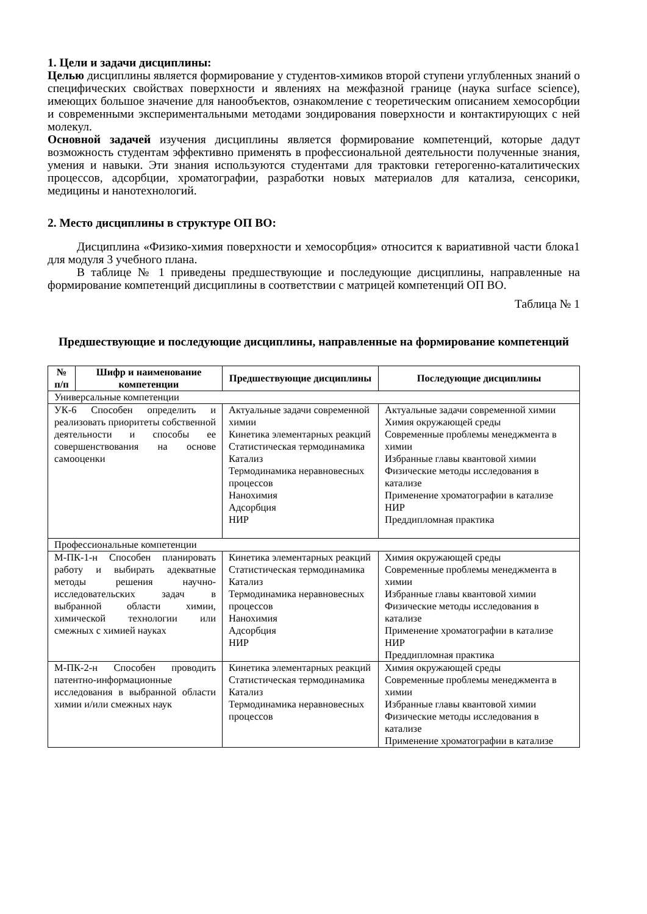1. Цели и задачи дисциплины:
Целью дисциплины является формирование у студентов-химиков второй ступени углубленных знаний о специфических свойствах поверхности и явлениях на межфазной границе (наука surface science), имеющих большое значение для нанообъектов, ознакомление с теоретическим описанием хемосорбции и современными экспериментальными методами зондирования поверхности и контактирующих с ней молекул.
Основной задачей изучения дисциплины является формирование компетенций, которые дадут возможность студентам эффективно применять в профессиональной деятельности полученные знания, умения и навыки. Эти знания используются студентами для трактовки гетерогенно-каталитических процессов, адсорбции, хроматографии, разработки новых материалов для катализа, сенсорики, медицины и нанотехнологий.
2. Место дисциплины в структуре ОП ВО:
Дисциплина «Физико-химия поверхности и хемосорбция» относится к вариативной части блока1 для модуля 3 учебного плана.
В таблице № 1 приведены предшествующие и последующие дисциплины, направленные на формирование компетенций дисциплины в соответствии с матрицей компетенций ОП ВО.
Таблица № 1
Предшествующие и последующие дисциплины, направленные на формирование компетенций
| № п/п | Шифр и наименование компетенции | Предшествующие дисциплины | Последующие дисциплины |
| --- | --- | --- | --- |
| Универсальные компетенции | | | |
| УК-6 Способен определить и реализовать приоритеты собственной деятельности и способы ее совершенствования на основе самооценки | | Актуальные задачи современной химии Кинетика элементарных реакций Статистическая термодинамика Катализ Термодинамика неравновесных процессов Нанохимия Адсорбция НИР | Актуальные задачи современной химии Химия окружающей среды Современные проблемы менеджмента в химии Избранные главы квантовой химии Физические методы исследования в катализе Применение хроматографии в катализе НИР Преддипломная практика |
| Профессиональные компетенции | | | |
| М-ПК-1-н Способен планировать работу и выбирать адекватные методы решения научно-исследовательских задач в выбранной области химии, химической технологии или смежных с химией науках | | Кинетика элементарных реакций Статистическая термодинамика Катализ Термодинамика неравновесных процессов Нанохимия Адсорбция НИР | Химия окружающей среды Современные проблемы менеджмента в химии Избранные главы квантовой химии Физические методы исследования в катализе Применение хроматографии в катализе НИР Преддипломная практика |
| М-ПК-2-н Способен проводить патентно-информационные исследования в выбранной области химии и/или смежных наук | | Кинетика элементарных реакций Статистическая термодинамика Катализ Термодинамика неравновесных процессов | Химия окружающей среды Современные проблемы менеджмента в химии Избранные главы квантовой химии Физические методы исследования в катализе Применение хроматографии в катализе |